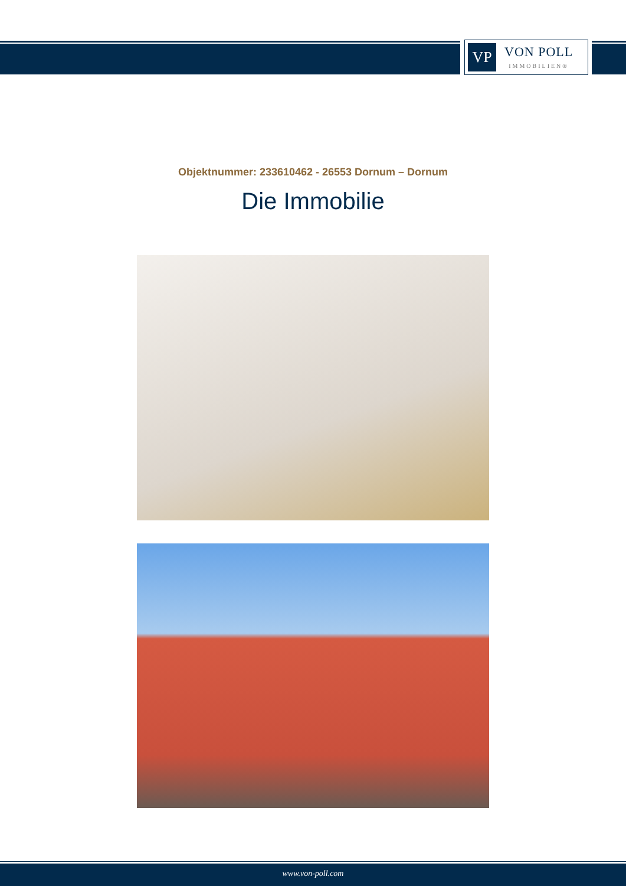VP
VON POLL
IMMOBILIEN®
Objektnummer: 233610462 - 26553 Dornum – Dornum
Die Immobilie
www.von-poll.com